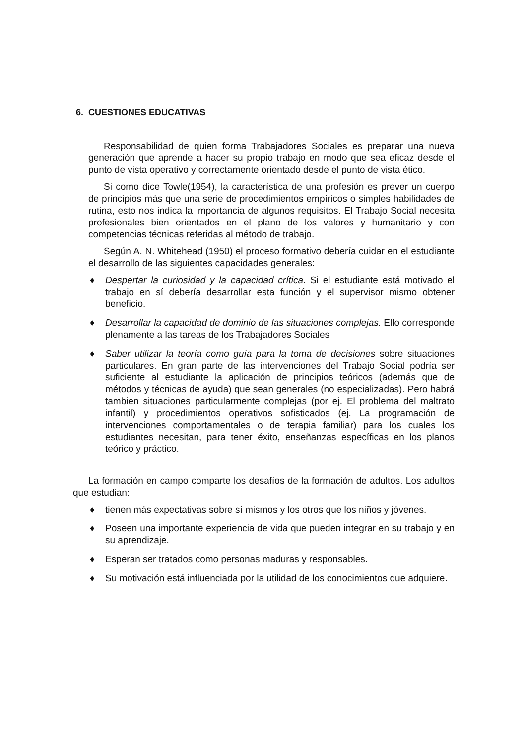6. CUESTIONES EDUCATIVAS
Responsabilidad de quien forma Trabajadores Sociales es preparar una nueva generación que aprende a hacer su propio trabajo en modo que sea eficaz desde el punto de vista operativo y correctamente orientado desde el punto de vista ético.
Si como dice Towle(1954), la característica de una profesión es prever un cuerpo de principios más que una serie de procedimientos empíricos o simples habilidades de rutina, esto nos indica la importancia de algunos requisitos. El Trabajo Social necesita profesionales bien orientados en el plano de los valores y humanitario y con competencias técnicas referidas al método de trabajo.
Según A. N. Whitehead (1950) el proceso formativo debería cuidar en el estudiante el desarrollo de las siguientes capacidades generales:
♦ Despertar la curiosidad y la capacidad crítica. Si el estudiante está motivado el trabajo en sí debería desarrollar esta función y el supervisor mismo obtener beneficio.
♦ Desarrollar la capacidad de dominio de las situaciones complejas. Ello corresponde plenamente a las tareas de los Trabajadores Sociales
♦ Saber utilizar la teoría como guía para la toma de decisiones sobre situaciones particulares. En gran parte de las intervenciones del Trabajo Social podría ser suficiente al estudiante la aplicación de principios teóricos (además que de métodos y técnicas de ayuda) que sean generales (no especializadas). Pero habrá tambien situaciones particularmente complejas (por ej. El problema del maltrato infantil) y procedimientos operativos sofisticados (ej. La programación de intervenciones comportamentales o de terapia familiar) para los cuales los estudiantes necesitan, para tener éxito, enseñanzas específicas en los planos teórico y práctico.
La formación en campo comparte los desafíos de la formación de adultos. Los adultos que estudian:
♦ tienen más expectativas sobre sí mismos y los otros que los niños y jóvenes.
♦ Poseen una importante experiencia de vida que pueden integrar en su trabajo y en su aprendizaje.
♦ Esperan ser tratados como personas maduras y responsables.
♦ Su motivación está influenciada por la utilidad de los conocimientos que adquiere.